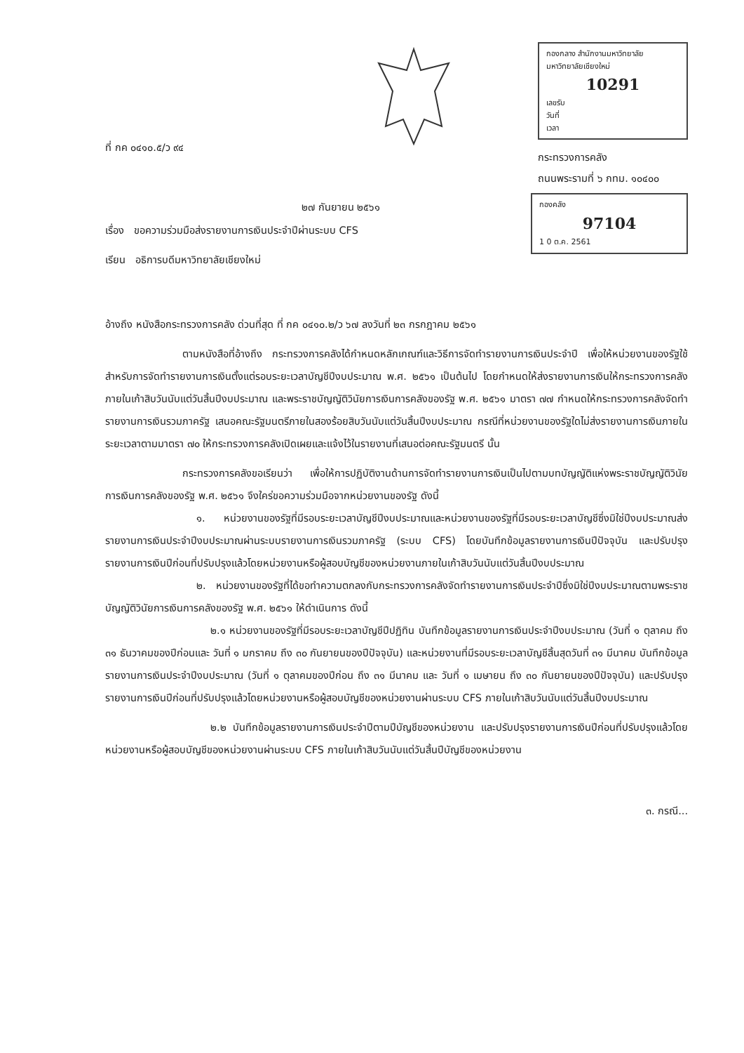ที่ กค ๐๔๑๐.๕/ว ๙๔
กองกลาง สำนักงานมหาวิทยาลัย
มหาวิทยาลัยเชียงใหม่
10291
เลขรับ
วันที่
เวลา
กระทรวงการคลัง
ถนนพระรามที่ ๖ กทม. ๑๐๔๐๐
๒๗ กันยายน ๒๕๖๑
กองคลัง
97104
1 0 ต.ค. 2561
เรื่อง ขอความร่วมมือส่งรายงานการเงินประจำปีผ่านระบบ CFS
เรียน อธิการบดีมหาวิทยาลัยเชียงใหม่
อ้างถึง หนังสือกระทรวงการคลัง ด่วนที่สุด ที่ กค ๐๔๑๐.๒/ว ๖๗ ลงวันที่ ๒๓ กรกฎาคม ๒๕๖๑
ตามหนังสือที่อ้างถึง กระทรวงการคลังได้กำหนดหลักเกณฑ์และวิธีการจัดทำรายงานการเงินประจำปี เพื่อให้หน่วยงานของรัฐใช้สำหรับการจัดทำรายงานการเงินตั้งแต่รอบระยะเวลาบัญชีปีงบประมาณ พ.ศ. ๒๕๖๑ เป็นต้นไป โดยกำหนดให้ส่งรายงานการเงินให้กระทรวงการคลังภายในเก้าสิบวันนับแต่วันสิ้นปีงบประมาณ และพระราชบัญญัติวินัยการเงินการคลังของรัฐ พ.ศ. ๒๕๖๑ มาตรา ๗๗ กำหนดให้กระทรวงการคลังจัดทำรายงานการเงินรวมภาครัฐ เสนอคณะรัฐมนตรีภายในสองร้อยสิบวันนับแต่วันสิ้นปีงบประมาณ กรณีที่หน่วยงานของรัฐใดไม่ส่งรายงานการเงินภายในระยะเวลาตามมาตรา ๗๐ ให้กระทรวงการคลังเปิดเผยและแจ้งไว้ในรายงานที่เสนอต่อคณะรัฐมนตรี นั้น
กระทรวงการคลังขอเรียนว่า เพื่อให้การปฏิบัติงานด้านการจัดทำรายงานการเงินเป็นไปตามบทบัญญัติแห่งพระราชบัญญัติวินัยการเงินการคลังของรัฐ พ.ศ. ๒๕๖๑ จึงใคร่ขอความร่วมมือจากหน่วยงานของรัฐ ดังนี้
๑. หน่วยงานของรัฐที่มีรอบระยะเวลาบัญชีปีงบประมาณและหน่วยงานของรัฐที่มีรอบระยะเวลาบัญชีซึ่งมิใช่ปีงบประมาณส่งรายงานการเงินประจำปีงบประมาณผ่านระบบรายงานการเงินรวมภาครัฐ (ระบบ CFS) โดยบันทึกข้อมูลรายงานการเงินปีปัจจุบัน และปรับปรุงรายงานการเงินปีก่อนที่ปรับปรุงแล้วโดยหน่วยงานหรือผู้สอบบัญชีของหน่วยงานภายในเก้าสิบวันนับแต่วันสิ้นปีงบประมาณ
๒. หน่วยงานของรัฐที่ได้ขอทำความตกลงกับกระทรวงการคลังจัดทำรายงานการเงินประจำปีซึ่งมิใช่ปีงบประมาณตามพระราชบัญญัติวินัยการเงินการคลังของรัฐ พ.ศ. ๒๕๖๑ ให้ดำเนินการ ดังนี้
๒.๑ หน่วยงานของรัฐที่มีรอบระยะเวลาบัญชีปีปฏิทิน บันทึกข้อมูลรายงานการเงินประจำปีงบประมาณ (วันที่ ๑ ตุลาคม ถึง ๓๑ ธันวาคมของปีก่อนและ วันที่ ๑ มกราคม ถึง ๓๐ กันยายนของปีปัจจุบัน) และหน่วยงานที่มีรอบระยะเวลาบัญชีสิ้นสุดวันที่ ๓๑ มีนาคม บันทึกข้อมูลรายงานการเงินประจำปีงบประมาณ (วันที่ ๑ ตุลาคมของปีก่อน ถึง ๓๑ มีนาคม และ วันที่ ๑ เมษายน ถึง ๓๐ กันยายนของปีปัจจุบัน) และปรับปรุงรายงานการเงินปีก่อนที่ปรับปรุงแล้วโดยหน่วยงานหรือผู้สอบบัญชีของหน่วยงานผ่านระบบ CFS ภายในเก้าสิบวันนับแต่วันสิ้นปีงบประมาณ
๒.๒ บันทึกข้อมูลรายงานการเงินประจำปีตามปีบัญชีของหน่วยงาน และปรับปรุงรายงานการเงินปีก่อนที่ปรับปรุงแล้วโดยหน่วยงานหรือผู้สอบบัญชีของหน่วยงานผ่านระบบ CFS ภายในเก้าสิบวันนับแต่วันสิ้นปีบัญชีของหน่วยงาน
๓. กรณี...